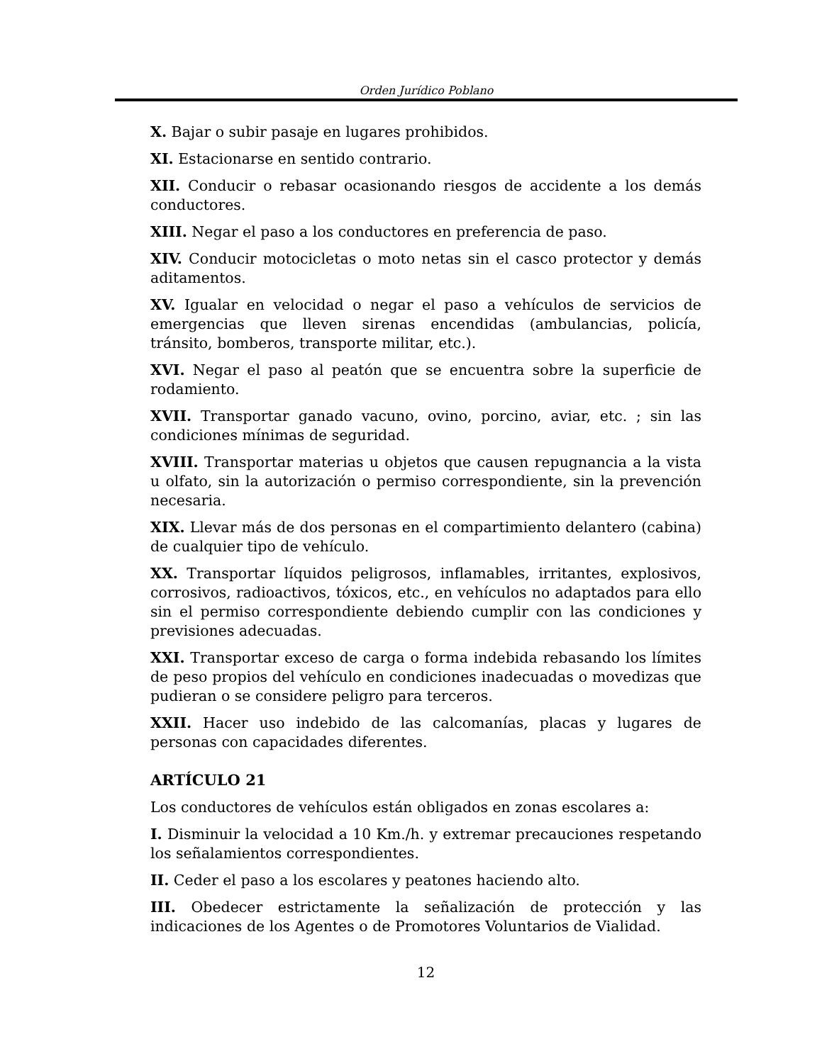Orden Jurídico Poblano
X. Bajar o subir pasaje en lugares prohibidos.
XI. Estacionarse en sentido contrario.
XII. Conducir o rebasar ocasionando riesgos de accidente a los demás conductores.
XIII. Negar el paso a los conductores en preferencia de paso.
XIV. Conducir motocicletas o moto netas sin el casco protector y demás aditamentos.
XV. Igualar en velocidad o negar el paso a vehículos de servicios de emergencias que lleven sirenas encendidas (ambulancias, policía, tránsito, bomberos, transporte militar, etc.).
XVI. Negar el paso al peatón que se encuentra sobre la superficie de rodamiento.
XVII. Transportar ganado vacuno, ovino, porcino, aviar, etc. ; sin las condiciones mínimas de seguridad.
XVIII. Transportar materias u objetos que causen repugnancia a la vista u olfato, sin la autorización o permiso correspondiente, sin la prevención necesaria.
XIX. Llevar más de dos personas en el compartimiento delantero (cabina) de cualquier tipo de vehículo.
XX. Transportar líquidos peligrosos, inflamables, irritantes, explosivos, corrosivos, radioactivos, tóxicos, etc., en vehículos no adaptados para ello sin el permiso correspondiente debiendo cumplir con las condiciones y previsiones adecuadas.
XXI. Transportar exceso de carga o forma indebida rebasando los límites de peso propios del vehículo en condiciones inadecuadas o movedizas que pudieran o se considere peligro para terceros.
XXII. Hacer uso indebido de las calcomanías, placas y lugares de personas con capacidades diferentes.
ARTÍCULO 21
Los conductores de vehículos están obligados en zonas escolares a:
I. Disminuir la velocidad a 10 Km./h. y extremar precauciones respetando los señalamientos correspondientes.
II. Ceder el paso a los escolares y peatones haciendo alto.
III. Obedecer estrictamente la señalización de protección y las indicaciones de los Agentes o de Promotores Voluntarios de Vialidad.
12